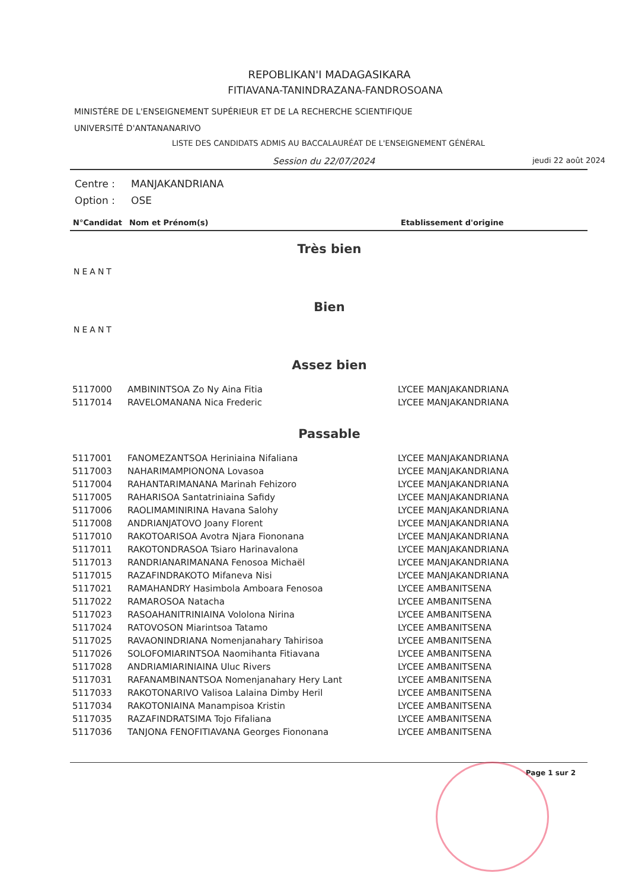REPOBLIKAN'I MADAGASIKARA
FITIAVANA-TANINDRAZANA-FANDROSOANA
MINISTÉRE DE L'ENSEIGNEMENT SUPÉRIEUR ET DE LA RECHERCHE SCIENTIFIQUE
UNIVERSITÉ D'ANTANANARIVO
LISTE DES CANDIDATS ADMIS AU BACCALAURÉAT DE L'ENSEIGNEMENT GÉNÉRAL
Session du 22/07/2024 jeudi 22 août 2024
| Centre : | MANJAKANDRIANA |
| Option : | OSE |
| N°Candidat | Nom et Prénom(s) | Etablissement d'origine |
| --- | --- | --- |
Très bien
NEANT
Bien
NEANT
Assez bien
| 5117000 | AMBININTSOA Zo Ny Aina Fitia | LYCEE MANJAKANDRIANA |
| 5117014 | RAVELOMANANA Nica Frederic | LYCEE MANJAKANDRIANA |
Passable
| 5117001 | FANOMEZANTSOA Heriniaina Nifaliana | LYCEE MANJAKANDRIANA |
| 5117003 | NAHARIMAMPIONONA Lovasoa | LYCEE MANJAKANDRIANA |
| 5117004 | RAHANTARIMANANA Marinah Fehizoro | LYCEE MANJAKANDRIANA |
| 5117005 | RAHARISOA Santatriniaina Safidy | LYCEE MANJAKANDRIANA |
| 5117006 | RAOLIMAMINIRINA Havana Salohy | LYCEE MANJAKANDRIANA |
| 5117008 | ANDRIANJATOVO Joany Florent | LYCEE MANJAKANDRIANA |
| 5117010 | RAKOTOARISOA Avotra Njara Fiononana | LYCEE MANJAKANDRIANA |
| 5117011 | RAKOTONDRASOA Tsiaro Harinavalona | LYCEE MANJAKANDRIANA |
| 5117013 | RANDRIANARIMANANA Fenosoa Michaël | LYCEE MANJAKANDRIANA |
| 5117015 | RAZAFINDRAKOTO Mifaneva Nisi | LYCEE MANJAKANDRIANA |
| 5117021 | RAMAHANDRY Hasimbola Amboara Fenosoa | LYCEE AMBANITSENA |
| 5117022 | RAMAROSOA Natacha | LYCEE AMBANITSENA |
| 5117023 | RASOAHANITRINIAINA Vololona Nirina | LYCEE AMBANITSENA |
| 5117024 | RATOVOSON Miarintsoa Tatamo | LYCEE AMBANITSENA |
| 5117025 | RAVAONINDRIANA Nomenjanahary Tahirisoa | LYCEE AMBANITSENA |
| 5117026 | SOLOFOMIARINTSOA Naomihanta Fitiavana | LYCEE AMBANITSENA |
| 5117028 | ANDRIAMIARINIAINA Uluc Rivers | LYCEE AMBANITSENA |
| 5117031 | RAFANAMBINANTSOA Nomenjanahary Hery Lant | LYCEE AMBANITSENA |
| 5117033 | RAKOTONARIVO Valisoa Lalaina Dimby Heril | LYCEE AMBANITSENA |
| 5117034 | RAKOTONIAINA Manampisoa Kristin | LYCEE AMBANITSENA |
| 5117035 | RAZAFINDRATSIMA Tojo Fifaliana | LYCEE AMBANITSENA |
| 5117036 | TANJONA FENOFITIAVANA Georges Fiononana | LYCEE AMBANITSENA |
Page 1 sur 2